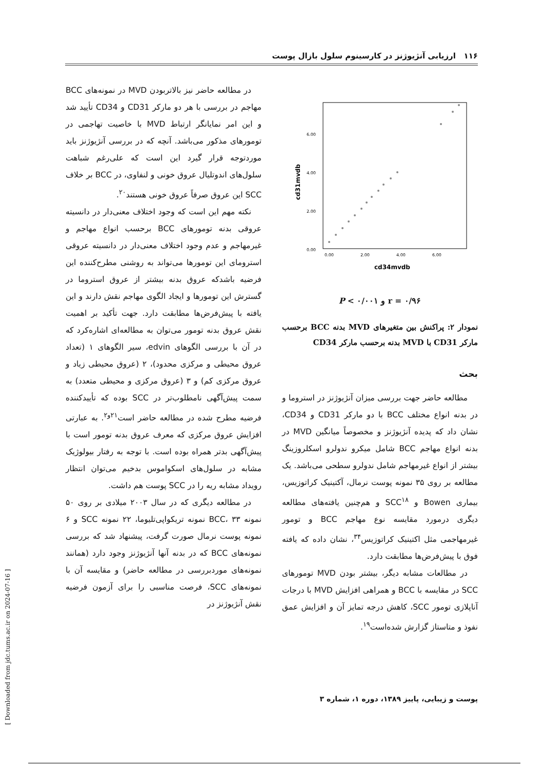۱۱۶ ارزیابی آنژیوژنز در کارسینوم سلول بازال پوست
6.00
4.00
2.00
0.00
0.00
2.00
4.00
6.00
cd34mvdb
cd31mvdb
r = ۰/۹۶ و P < ۰/۰۰۱
نمودار ۲: پراکنش بین متغیرهای MVD بدنه BCC برحسب مارکر CD31 با MVD بدنه برحسب مارکر CD34
بحث
مطالعه حاضر جهت بررسی میزان آنژیوژنز در استروما و در بدنه انواع مختلف BCC با دو مارکر CD31 و CD34، نشان داد که پدیده آنژیوژنز و مخصوصاً میانگین MVD در بدنه انواع مهاجم BCC شامل میکرو ندولرو اسکلروزینگ بیشتر از انواع غیرمهاجم شامل ندولرو سطحی می‌باشد. یک مطالعه بر روی ۳۵ نمونه پوست نرمال، آکتینیک کراتوزیس، بیماری Bowen و SCC<sup>۱۸</sup> و هم‌چنین یافته‌های مطالعه دیگری درمورد مقایسه نوع مهاجم BCC و تومور غیرمهاجمی مثل اکتینیک کراتوزیس<sup>۳۴</sup>، نشان داده که یافته فوق با پیش‌فرض‌ها مطابقت دارد.
در مطالعات مشابه دیگر، بیشتر بودن MVD تومورهای SCC در مقایسه با BCC و همراهی افزایش MVD با درجات آناپلازی تومور SCC، کاهش درجه تمایز آن و افزایش عمق نفوذ و متاستاز گزارش شده‌است<sup>۱۹</sup>.
در مطالعه حاضر نیز بالاتربودن MVD در نمونه‌های BCC مهاجم در بررسی با هر دو مارکر CD31 و CD34 تأیید شد و این امر نمایانگر ارتباط MVD با خاصیت تهاجمی در تومورهای مذکور می‌باشد. آنچه که در بررسی آنژیوژنز باید موردتوجه قرار گیرد این است که علی‌رغم شباهت سلول‌های اندوتلیال عروق خونی و لنفاوی، در BCC بر خلاف SCC این عروق صرفاً عروق خونی هستند<sup>۲۰</sup>.
نکته مهم این است که وجود اختلاف معنی‌دار در دانسیته عروقی بدنه تومورهای BCC برحسب انواع مهاجم و غیرمهاجم و عدم وجود اختلاف معنی‌دار در دانسیته عروقی استرومای این تومورها می‌تواند به روشنی مطرح‌کننده این فرضیه باشدکه عروق بدنه بیشتر از عروق استروما در گسترش این تومورها و ایجاد الگوی مهاجم نقش دارند و این یافته با پیش‌فرض‌ها مطابقت دارد. جهت تأکید بر اهمیت نقش عروق بدنه تومور می‌توان به مطالعه‌ای اشاره‌کرد که در آن با بررسی الگوهای edvin، سیر الگوهای ۱ (تعداد عروق محیطی و مرکزی محدود)، ۲ (عروق محیطی زیاد و عروق مرکزی کم) و ۳ (عروق مرکزی و محیطی متعدد) به سمت پیش‌آگهی نامطلوب‌تر در SCC بوده که تأییدکننده فرضیه مطرح شده در مطالعه حاضر است<sup>۲۱و۲</sup>. به عبارتی افزایش عروق مرکزی که معرف عروق بدنه تومور است با پیش‌آگهی بدتر همراه بوده است. با توجه به رفتار بیولوژیک مشابه در سلول‌های اسکواموس بدخیم می‌توان انتظار رویداد مشابه ریه را در SCC پوست هم داشت.
در مطالعه دیگری که در سال ۲۰۰۳ میلادی بر روی ۵۰ نمونه BCC، ۳۳ نمونه تریکواپی‌تلیوما، ۲۲ نمونه SCC و ۶ نمونه پوست نرمال صورت گرفت، پیشنهاد شد که بررسی نمونه‌های BCC که در بدنه آنها آنژیوژنز وجود دارد (همانند نمونه‌های موردبررسی در مطالعه حاضر) و مقایسه آن با نمونه‌های SCC، فرصت مناسبی را برای آزمون فرضیه نقش آنژیوژنز در
پوست و زیبایی، پاییز ۱۳۸۹، دوره ۱، شماره ۳
[ Downloaded from jdc.tums.ac.ir on 2024-07-16 ]